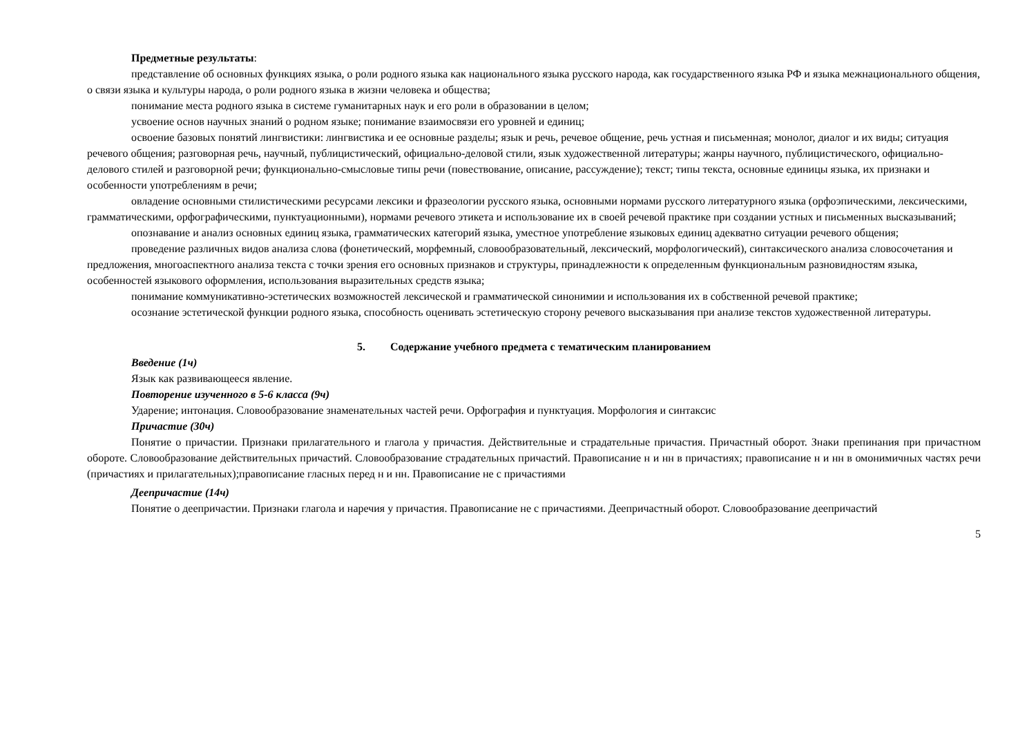Предметные результаты:
представление об основных функциях языка, о роли родного языка как национального языка русского народа, как государственного языка РФ и языка межнационального общения, о связи языка и культуры народа, о роли родного языка в жизни человека и общества;
понимание места родного языка в системе гуманитарных наук и его роли в образовании в целом;
усвоение основ научных знаний о родном языке; понимание взаимосвязи его уровней и единиц;
освоение базовых понятий лингвистики: лингвистика и ее основные разделы; язык и речь, речевое общение, речь устная и письменная; монолог, диалог и их виды; ситуация речевого общения; разговорная речь, научный, публицистический, официально-деловой стили, язык художественной литературы; жанры научного, публицистического, официально-делового стилей и разговорной речи; функционально-смысловые типы речи (повествование, описание, рассуждение); текст; типы текста, основные единицы языка, их признаки и особенности употреблениям в речи;
овладение основными стилистическими ресурсами лексики и фразеологии русского языка, основными нормами русского литературного языка (орфоэпическими, лексическими, грамматическими, орфографическими, пунктуационными), нормами речевого этикета и использование их в своей речевой практике при создании устных и письменных высказываний;
опознавание и анализ основных единиц языка, грамматических категорий языка, уместное употребление языковых единиц адекватно ситуации речевого общения;
проведение различных видов анализа слова (фонетический, морфемный, словообразовательный, лексический, морфологический), синтаксического анализа словосочетания и предложения, многоаспектного анализа текста с точки зрения его основных признаков и структуры, принадлежности к определенным функциональным разновидностям языка, особенностей языкового оформления, использования выразительных средств языка;
понимание коммуникативно-эстетических возможностей лексической и грамматической синонимии и использования их в собственной речевой практике;
осознание эстетической функции родного языка, способность оценивать эстетическую сторону речевого высказывания при анализе текстов художественной литературы.
5. Содержание учебного предмета с тематическим планированием
Введение (1ч)
Язык как развивающееся явление.
Повторение изученного в 5-6 класса (9ч)
Ударение; интонация. Словообразование знаменательных частей речи. Орфография и пунктуация. Морфология и синтаксис
Причастие (30ч)
Понятие о причастии. Признаки прилагательного и глагола у причастия. Действительные и страдательные причастия. Причастный оборот. Знаки препинания при причастном обороте. Словообразование действительных причастий. Словообразование страдательных причастий. Правописание н и нн в причастиях; правописание н и нн в омонимичных частях речи (причастиях и прилагательных);правописание гласных перед н и нн. Правописание не с причастиями
Деепричастие (14ч)
Понятие о деепричастии. Признаки глагола и наречия у причастия. Правописание не с причастиями. Деепричастный оборот. Словообразование деепричастий
5